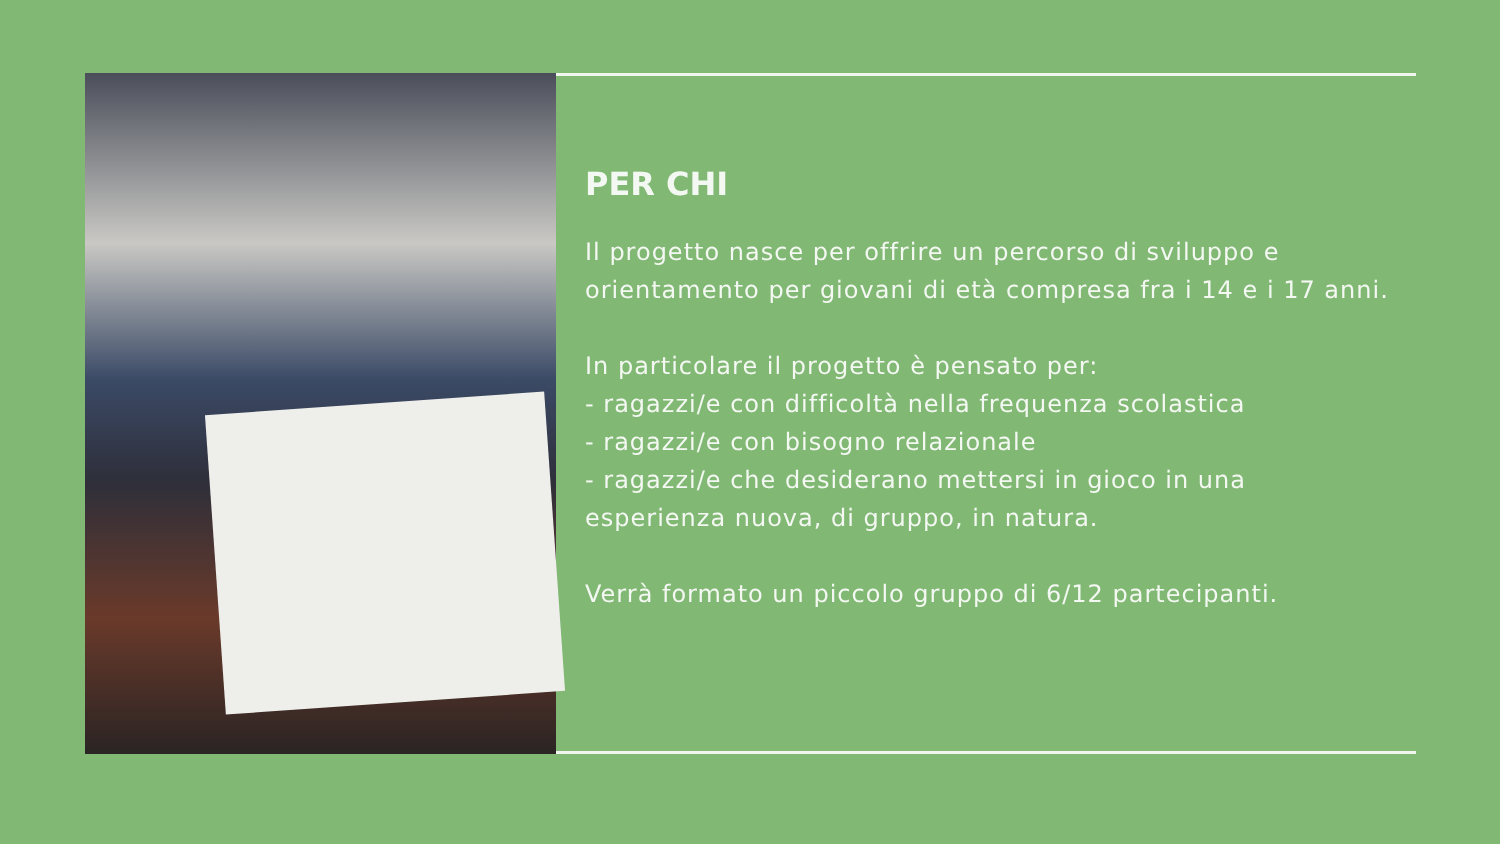PER CHI
Il progetto nasce per offrire un percorso di sviluppo e orientamento per giovani di età compresa fra i 14 e i 17 anni.
In particolare il progetto è pensato per:
- ragazzi/e con difficoltà nella frequenza scolastica
- ragazzi/e con bisogno relazionale
- ragazzi/e che desiderano mettersi in gioco in una esperienza nuova, di gruppo, in natura.
Verrà formato un piccolo gruppo di 6/12 partecipanti.